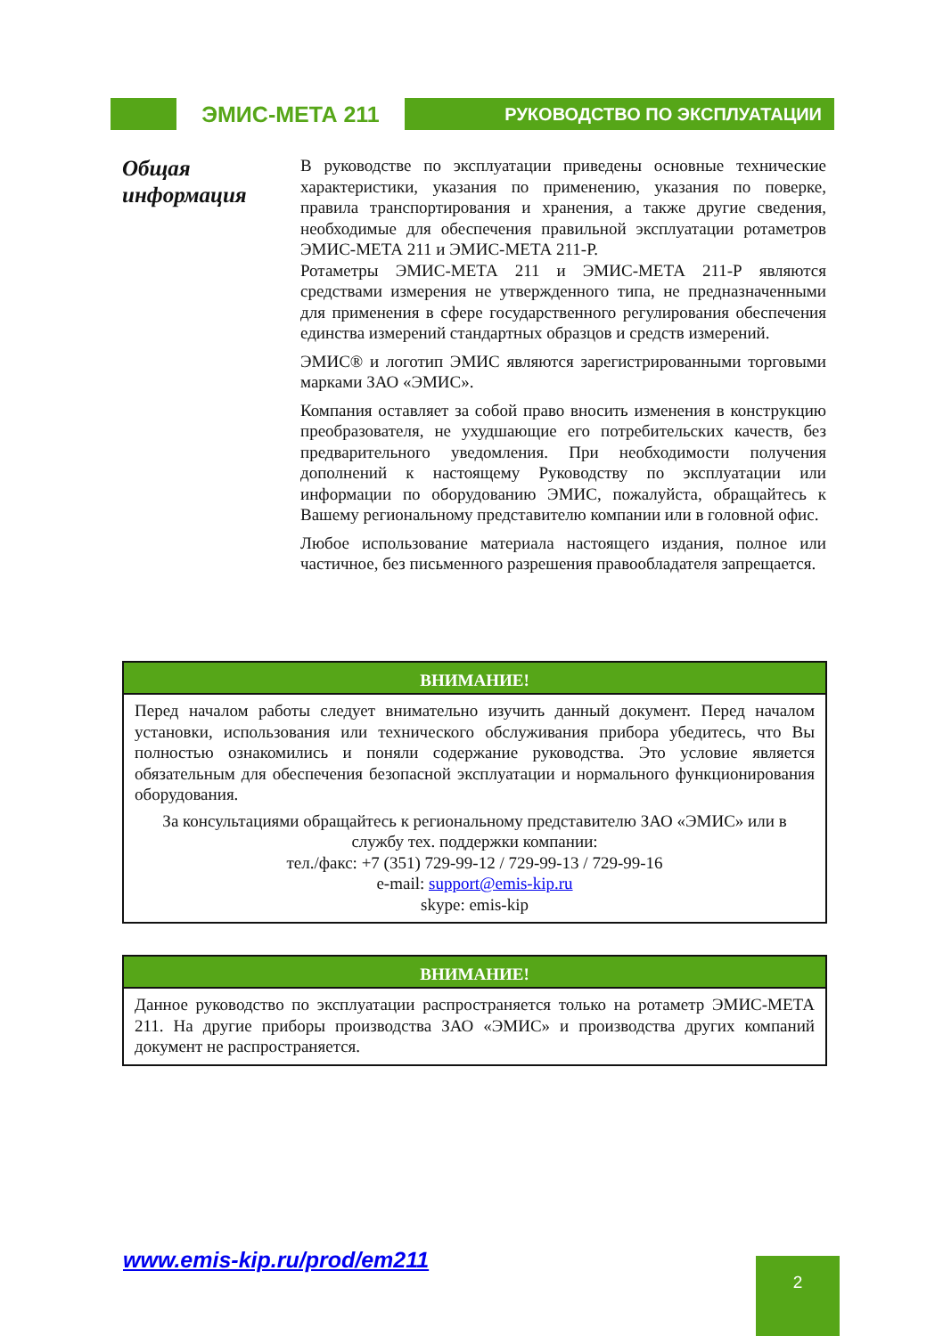ЭМИС-МЕТА 211
РУКОВОДСТВО ПО ЭКСПЛУАТАЦИИ
Общая информация
В руководстве по эксплуатации приведены основные технические характеристики, указания по применению, указания по поверке, правила транспортирования и хранения, а также другие сведения, необходимые для обеспечения правильной эксплуатации ротаметров ЭМИС-МЕТА 211 и ЭМИС-МЕТА 211-Р.
Ротаметры ЭМИС-МЕТА 211 и ЭМИС-МЕТА 211-Р являются средствами измерения не утвержденного типа, не предназначенными для применения в сфере государственного регулирования обеспечения единства измерений стандартных образцов и средств измерений.
ЭМИС® и логотип ЭМИС являются зарегистрированными торговыми марками ЗАО «ЭМИС».
Компания оставляет за собой право вносить изменения в конструкцию преобразователя, не ухудшающие его потребительских качеств, без предварительного уведомления. При необходимости получения дополнений к настоящему Руководству по эксплуатации или информации по оборудованию ЭМИС, пожалуйста, обращайтесь к Вашему региональному представителю компании или в головной офис.
Любое использование материала настоящего издания, полное или частичное, без письменного разрешения правообладателя запрещается.
ВНИМАНИЕ!
Перед началом работы следует внимательно изучить данный документ. Перед началом установки, использования или технического обслуживания прибора убедитесь, что Вы полностью ознакомились и поняли содержание руководства. Это условие является обязательным для обеспечения безопасной эксплуатации и нормального функционирования оборудования.
За консультациями обращайтесь к региональному представителю ЗАО «ЭМИС» или в службу тех. поддержки компании:
тел./факс: +7 (351) 729-99-12 / 729-99-13 / 729-99-16
e-mail: support@emis-kip.ru
skype: emis-kip
ВНИМАНИЕ!
Данное руководство по эксплуатации распространяется только на ротаметр ЭМИС-МЕТА 211. На другие приборы производства ЗАО «ЭМИС» и производства других компаний документ не распространяется.
www.emis-kip.ru/prod/em211 2